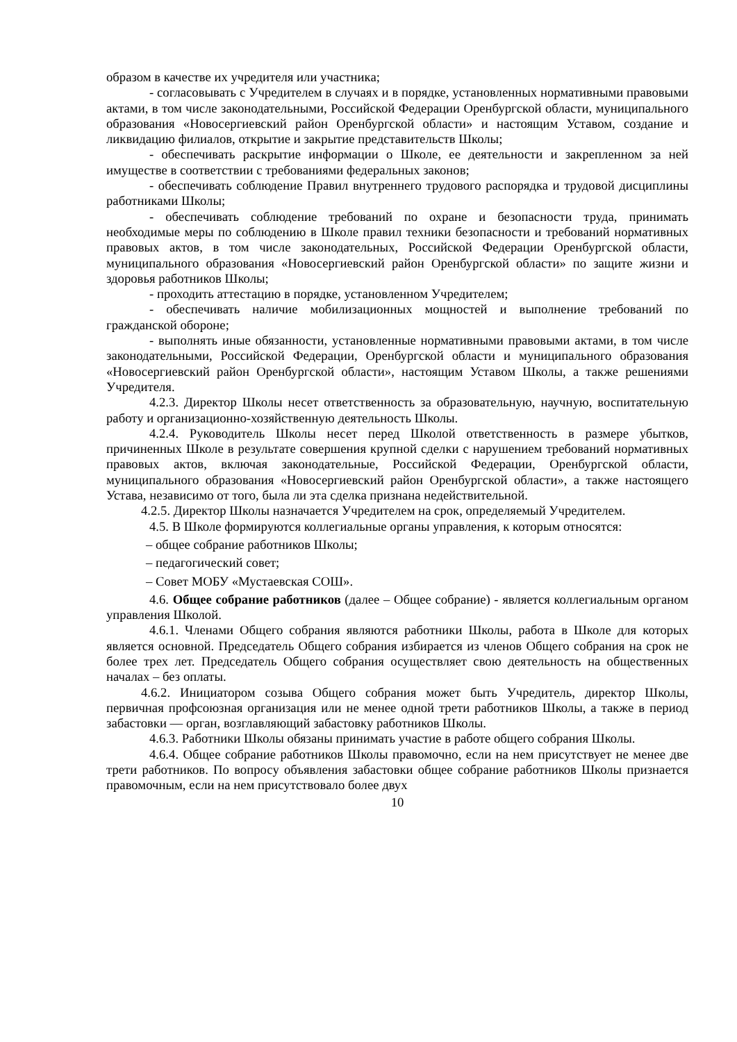образом в качестве их учредителя или участника;
- согласовывать с Учредителем в случаях и в порядке, установленных нормативными правовыми актами, в том числе законодательными, Российской Федерации Оренбургской области, муниципального образования «Новосергиевский район Оренбургской области» и настоящим Уставом, создание и ликвидацию филиалов, открытие и закрытие представительств Школы;
- обеспечивать раскрытие информации о Школе, ее деятельности и закрепленном за ней имуществе в соответствии с требованиями федеральных законов;
- обеспечивать соблюдение Правил внутреннего трудового распорядка и трудовой дисциплины работниками Школы;
- обеспечивать соблюдение требований по охране и безопасности труда, принимать необходимые меры по соблюдению в Школе правил техники безопасности и требований нормативных правовых актов, в том числе законодательных, Российской Федерации Оренбургской области, муниципального образования «Новосергиевский район Оренбургской области» по защите жизни и здоровья работников Школы;
- проходить аттестацию в порядке, установленном Учредителем;
- обеспечивать наличие мобилизационных мощностей и выполнение требований по гражданской обороне;
- выполнять иные обязанности, установленные нормативными правовыми актами, в том числе законодательными, Российской Федерации, Оренбургской области и муниципального образования «Новосергиевский район Оренбургской области», настоящим Уставом Школы, а также решениями Учредителя.
4.2.3. Директор Школы несет ответственность за образовательную, научную, воспитательную работу и организационно-хозяйственную деятельность Школы.
4.2.4. Руководитель Школы несет перед Школой ответственность в размере убытков, причиненных Школе в результате совершения крупной сделки с нарушением требований нормативных правовых актов, включая законодательные, Российской Федерации, Оренбургской области, муниципального образования «Новосергиевский район Оренбургской области», а также настоящего Устава, независимо от того, была ли эта сделка признана недействительной.
4.2.5. Директор Школы назначается Учредителем на срок, определяемый Учредителем.
4.5. В Школе формируются коллегиальные органы управления, к которым относятся:
– общее собрание работников Школы;
– педагогический совет;
– Совет МОБУ «Мустаевская СОШ».
4.6. Общее собрание работников (далее – Общее собрание) - является коллегиальным органом управления Школой.
4.6.1. Членами Общего собрания являются работники Школы, работа в Школе для которых является основной. Председатель Общего собрания избирается из членов Общего собрания на срок не более трех лет. Председатель Общего собрания осуществляет свою деятельность на общественных началах – без оплаты.
4.6.2. Инициатором созыва Общего собрания может быть Учредитель, директор Школы, первичная профсоюзная организация или не менее одной трети работников Школы, а также в период забастовки — орган, возглавляющий забастовку работников Школы.
4.6.3. Работники Школы обязаны принимать участие в работе общего собрания Школы.
4.6.4. Общее собрание работников Школы правомочно, если на нем присутствует не менее две трети работников. По вопросу объявления забастовки общее собрание работников Школы признается правомочным, если на нем присутствовало более двух
10